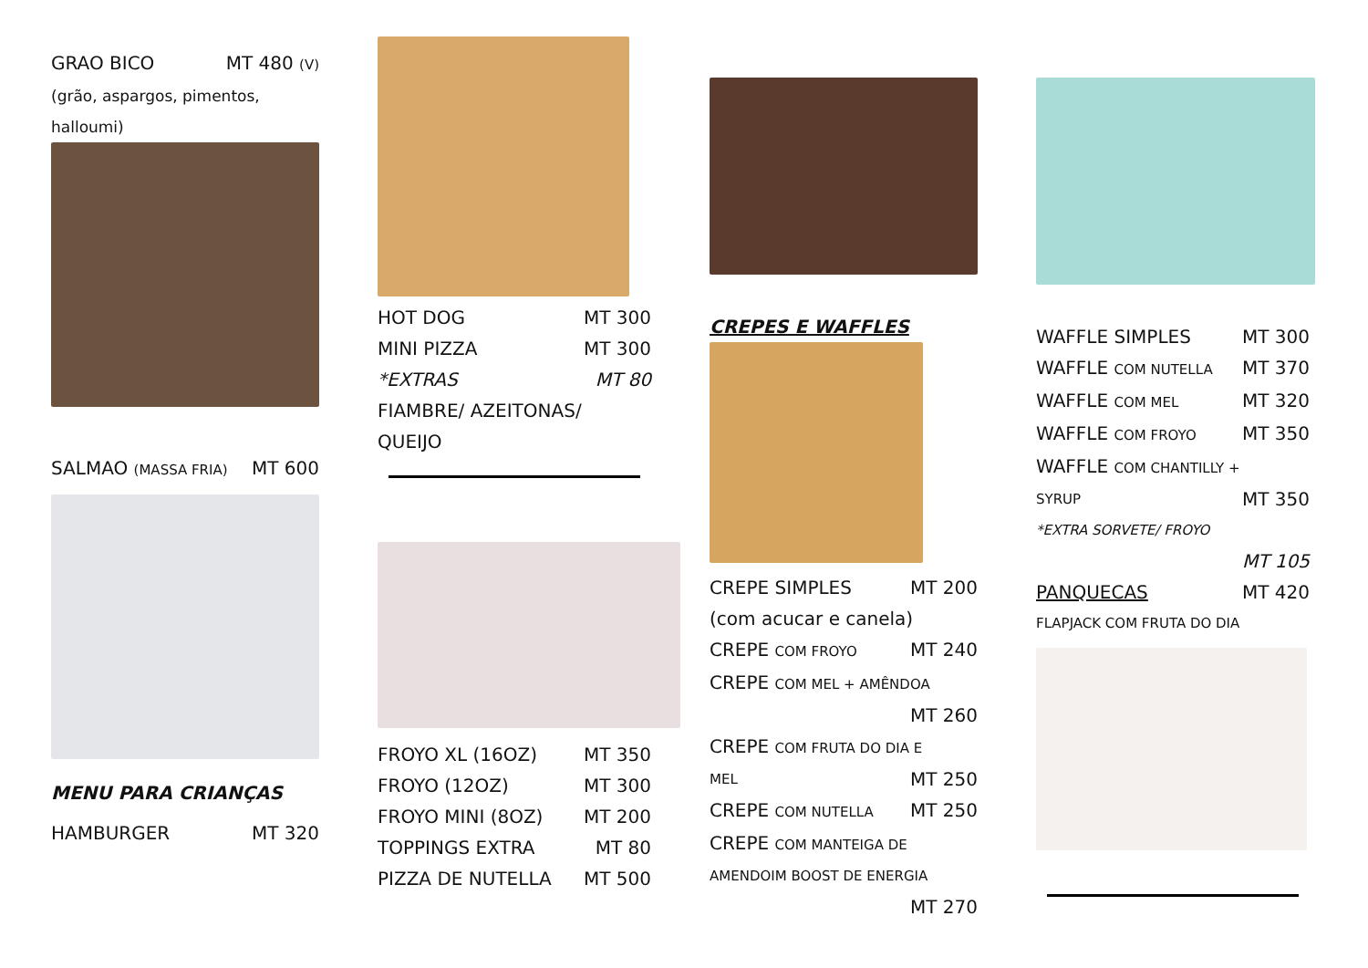GRAO BICO MT 480 (V)
(grão, aspargos, pimentos, halloumi)
SALMAO (MASSA FRIA) MT 600
MENU PARA CRIANÇAS
HAMBURGER MT 320
HOT DOG MT 300
MINI PIZZA MT 300
*EXTRAS MT 80
FIAMBRE/ AZEITONAS/
QUEIJO
FROYO XL (16OZ) MT 350
FROYO (12OZ) MT 300
FROYO MINI (8OZ) MT 200
TOPPINGS EXTRA MT 80
PIZZA DE NUTELLA MT 500
CREPES E WAFFLES
CREPE SIMPLES MT 200
(com acucar e canela)
CREPE COM FROYO MT 240
CREPE COM MEL + AMÊNDOA
MT 260
CREPE COM FRUTA DO DIA E
MEL MT 250
CREPE COM NUTELLA MT 250
CREPE COM MANTEIGA DE
AMENDOIM BOOST DE ENERGIA
MT 270
WAFFLE SIMPLES MT 300
WAFFLE COM NUTELLA MT 370
WAFFLE COM MEL MT 320
WAFFLE COM FROYO MT 350
WAFFLE COM CHANTILLY +
SYRUP MT 350
*EXTRA SORVETE/ FROYO
MT 105
PANQUECAS MT 420
FLAPJACK COM FRUTA DO DIA